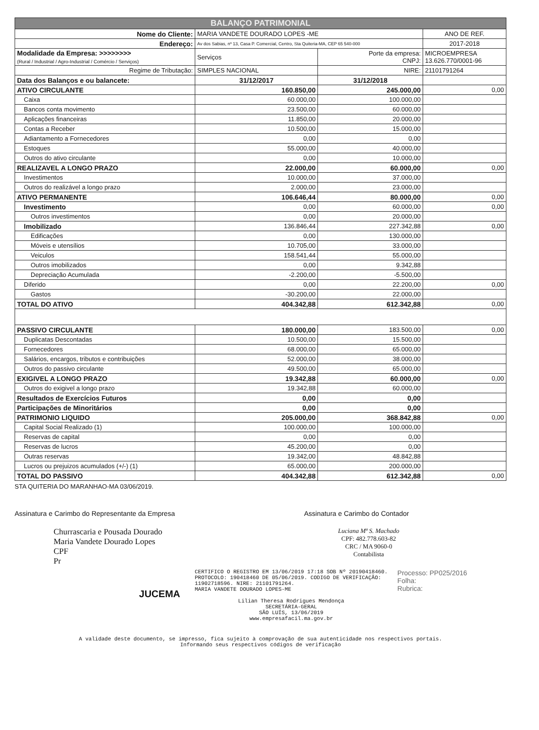| BALANÇO PATRIMONIAL | | | |
| --- | --- | --- | --- |
| Nome do Cliente: | MARIA VANDETE DOURADO LOPES -ME | | ANO DE REF. |
| Endereço: | Av dos Sabias, nº 13, Casa P. Comercial, Centro, Sta Quiteria-MA, CEP 65 540-000 | | 2017-2018 |
| Modalidade da Empresa: >>>>>>>> (Rural / Industrial / Agro-Industrial / Comércio / Serviços) | Serviços | Porte da empresa: CNPJ: | MICROEMPRESA 13.626.770/0001-96 |
| Regime de Tributação: | SIMPLES NACIONAL | NIRE: | 21101791264 |
| Data dos Balanços e ou balancete: | 31/12/2017 | 31/12/2018 | |
| ATIVO CIRCULANTE | 160.850,00 | 245.000,00 | 0,00 |
| Caixa | 60.000,00 | 100.000,00 | |
| Bancos conta movimento | 23.500,00 | 60.000,00 | |
| Aplicações financeiras | 11.850,00 | 20.000,00 | |
| Contas a Receber | 10.500,00 | 15.000,00 | |
| Adiantamento a Fornecedores | 0,00 | 0,00 | |
| Estoques | 55.000,00 | 40.000,00 | |
| Outros do ativo circulante | 0,00 | 10.000,00 | |
| REALIZAVEL A LONGO PRAZO | 22.000,00 | 60.000,00 | 0,00 |
| Investimentos | 10.000,00 | 37.000,00 | |
| Outros do realizável a longo prazo | 2.000,00 | 23.000,00 | |
| ATIVO PERMANENTE | 106.646,44 | 80.000,00 | 0,00 |
| Investimento | 0,00 | 60.000,00 | 0,00 |
| Outros investimentos | 0,00 | 20.000,00 | |
| Imobilizado | 136.846,44 | 227.342,88 | 0,00 |
| Edificações | 0,00 | 130.000,00 | |
| Móveis e utensílios | 10.705,00 | 33.000,00 | |
| Veiculos | 158.541,44 | 55.000,00 | |
| Outros imobilizados | 0,00 | 9.342,88 | |
| Depreciação Acumulada | -2.200,00 | -5.500,00 | |
| Diferido | 0,00 | 22.200,00 | 0,00 |
| Gastos | -30.200,00 | 22.000,00 | |
| TOTAL DO ATIVO | 404.342,88 | 612.342,88 | 0,00 |
| PASSIVO CIRCULANTE | 180.000,00 | 183.500,00 | 0,00 |
| Duplicatas Descontadas | 10.500,00 | 15.500,00 | |
| Fornecedores | 68.000,00 | 65.000,00 | |
| Salários, encargos, tributos e contribuições | 52.000,00 | 38.000,00 | |
| Outros do passivo circulante | 49.500,00 | 65.000,00 | |
| EXIGIVEL A LONGO PRAZO | 19.342,88 | 60.000,00 | 0,00 |
| Outros do exigivel a longo prazo | 19.342,88 | 60.000,00 | |
| Resultados de Exercícios Futuros | 0,00 | 0,00 | |
| Participações de Minoritários | 0,00 | 0,00 | |
| PATRIMONIO LIQUIDO | 205.000,00 | 368.842,88 | 0,00 |
| Capital Social Realizado (1) | 100.000,00 | 100.000,00 | |
| Reservas de capital | 0,00 | 0,00 | |
| Reservas de lucros | 45.200,00 | 0,00 | |
| Outras reservas | 19.342,00 | 48.842,88 | |
| Lucros ou prejuizos acumulados (+/-) (1) | 65.000,00 | 200.000,00 | |
| TOTAL DO PASSIVO | 404.342,88 | 612.342,88 | 0,00 |
STA QUITERIA DO MARANHAO-MA 03/06/2019.
Assinatura e Carimbo do Representante da Empresa
Assinatura e Carimbo do Contador
Churrascaria e Pousada Dourado
Maria Vandete Dourado Lopes
CPF
Pr
Luciana Mª S. Machado
CPF: 482.778.603-82
CRC / MA 9060-0
Contabilista
JUCEMA
CERTIFICO O REGISTRO EM 13/06/2019 17:18 SOB Nº 20190418460.
PROTOCOLO: 190418460 DE 05/06/2019. CODIGO DE VERIFICAÇÃO:
11902718596. NIRE: 21101791264.
MARIA VANDETE DOURADO LOPES-ME
Lilian Theresa Rodrigues Mendonça
SECRETÁRIA-GERAL
SÃO LUÍS, 13/06/2019
www.empresafacil.ma.gov.br
Processo: PP025/2016
Folha:
Rubrica:
A validade deste documento, se impresso, fica sujeito à comprovação de sua autenticidade nos respectivos portais.
Informando seus respectivos códigos de verificação